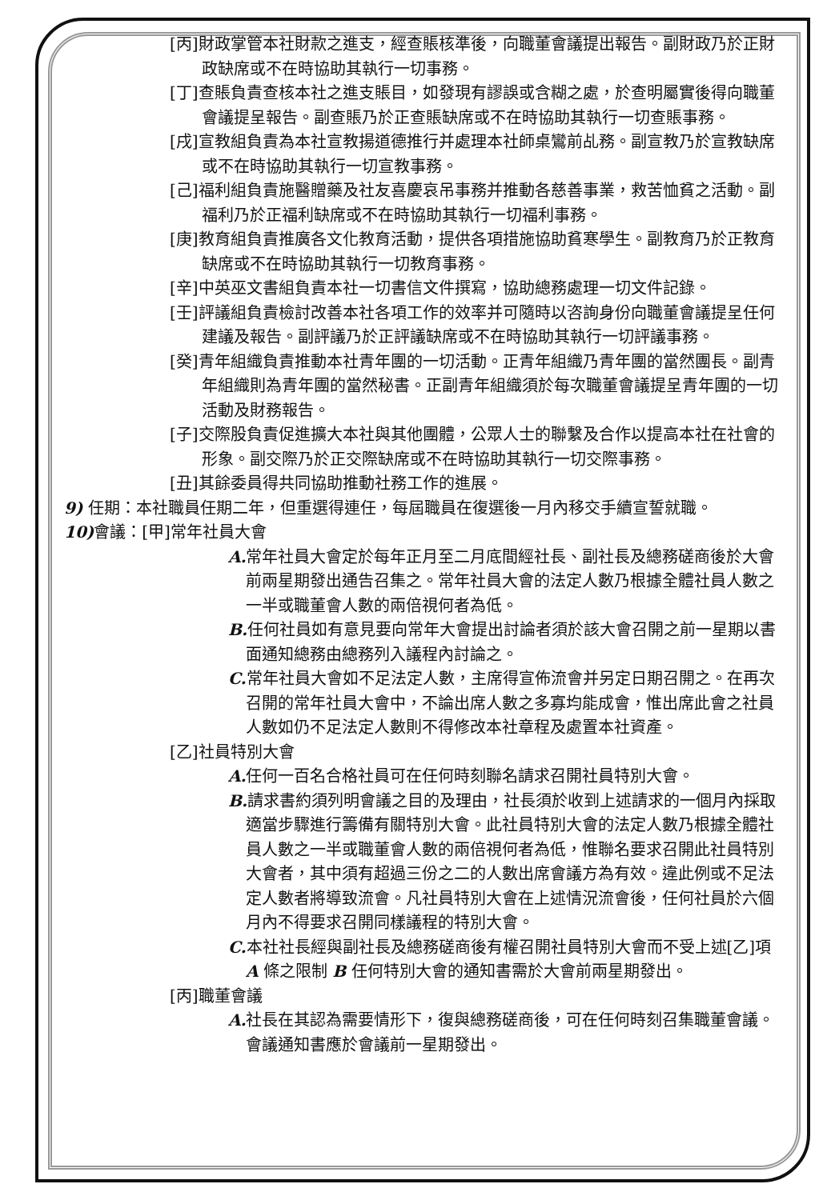[丙]財政掌管本社財款之進支，經查賬核準後，向職董會議提出報告。副財政乃於正財政缺席或不在時協助其執行一切事務。
[丁]查賬負責查核本社之進支賬目，如發現有謬誤或含糊之處，於查明屬實後得向職董會議提呈報告。副查賬乃於正查賬缺席或不在時協助其執行一切查賬事務。
[戌]宣教組負責為本社宣教揚道德推行并處理本社師桌鸞前乩務。副宣教乃於宣教缺席或不在時協助其執行一切宣教事務。
[己]福利組負責施醫贈藥及社友喜慶哀吊事務并推動各慈善事業，救苦恤貧之活動。副福利乃於正福利缺席或不在時協助其執行一切福利事務。
[庚]教育組負責推廣各文化教育活動，提供各項措施協助貧寒學生。副教育乃於正教育缺席或不在時協助其執行一切教育事務。
[辛]中英巫文書組負責本社一切書信文件撰寫，協助總務處理一切文件記錄。
[壬]評議組負責檢討改善本社各項工作的效率并可隨時以咨詢身份向職董會議提呈任何建議及報告。副評議乃於正評議缺席或不在時協助其執行一切評議事務。
[癸]青年組織負責推動本社青年團的一切活動。正青年組織乃青年團的當然團長。副青年組織則為青年團的當然秘書。正副青年組織須於每次職董會議提呈青年團的一切活動及財務報告。
[子]交際股負責促進擴大本社與其他團體，公眾人士的聯繫及合作以提高本社在社會的形象。副交際乃於正交際缺席或不在時協助其執行一切交際事務。
[丑]其餘委員得共同協助推動社務工作的進展。
9) 任期：本社職員任期二年，但重選得連任，每屆職員在復選後一月內移交手續宣誓就職。
10) 會議：[甲]常年社員大會
A. 常年社員大會定於每年正月至二月底間經社長、副社長及總務磋商後於大會前兩星期發出通告召集之。常年社員大會的法定人數乃根據全體社員人數之一半或職董會人數的兩倍視何者為低。
B. 任何社員如有意見要向常年大會提出討論者須於該大會召開之前一星期以書面通知總務由總務列入議程內討論之。
C. 常年社員大會如不足法定人數，主席得宣佈流會并另定日期召開之。在再次召開的常年社員大會中，不論出席人數之多寡均能成會，惟出席此會之社員人數如仍不足法定人數則不得修改本社章程及處置本社資產。
[乙]社員特別大會
A. 任何一百名合格社員可在任何時刻聯名請求召開社員特別大會。
B. 請求書約須列明會議之目的及理由，社長須於收到上述請求的一個月內採取適當步驟進行籌備有關特別大會。此社員特別大會的法定人數乃根據全體社員人數之一半或職董會人數的兩倍視何者為低，惟聯名要求召開此社員特別大會者，其中須有超過三份之二的人數出席會議方為有效。違此例或不足法定人數者將導致流會。凡社員特別大會在上述情況流會後，任何社員於六個月內不得要求召開同樣議程的特別大會。
C. 本社社長經與副社長及總務磋商後有權召開社員特別大會而不受上述[乙]項 A 條之限制 B 任何特別大會的通知書需於大會前兩星期發出。
[丙]職董會議
A. 社長在其認為需要情形下，復與總務磋商後，可在任何時刻召集職董會議。會議通知書應於會議前一星期發出。